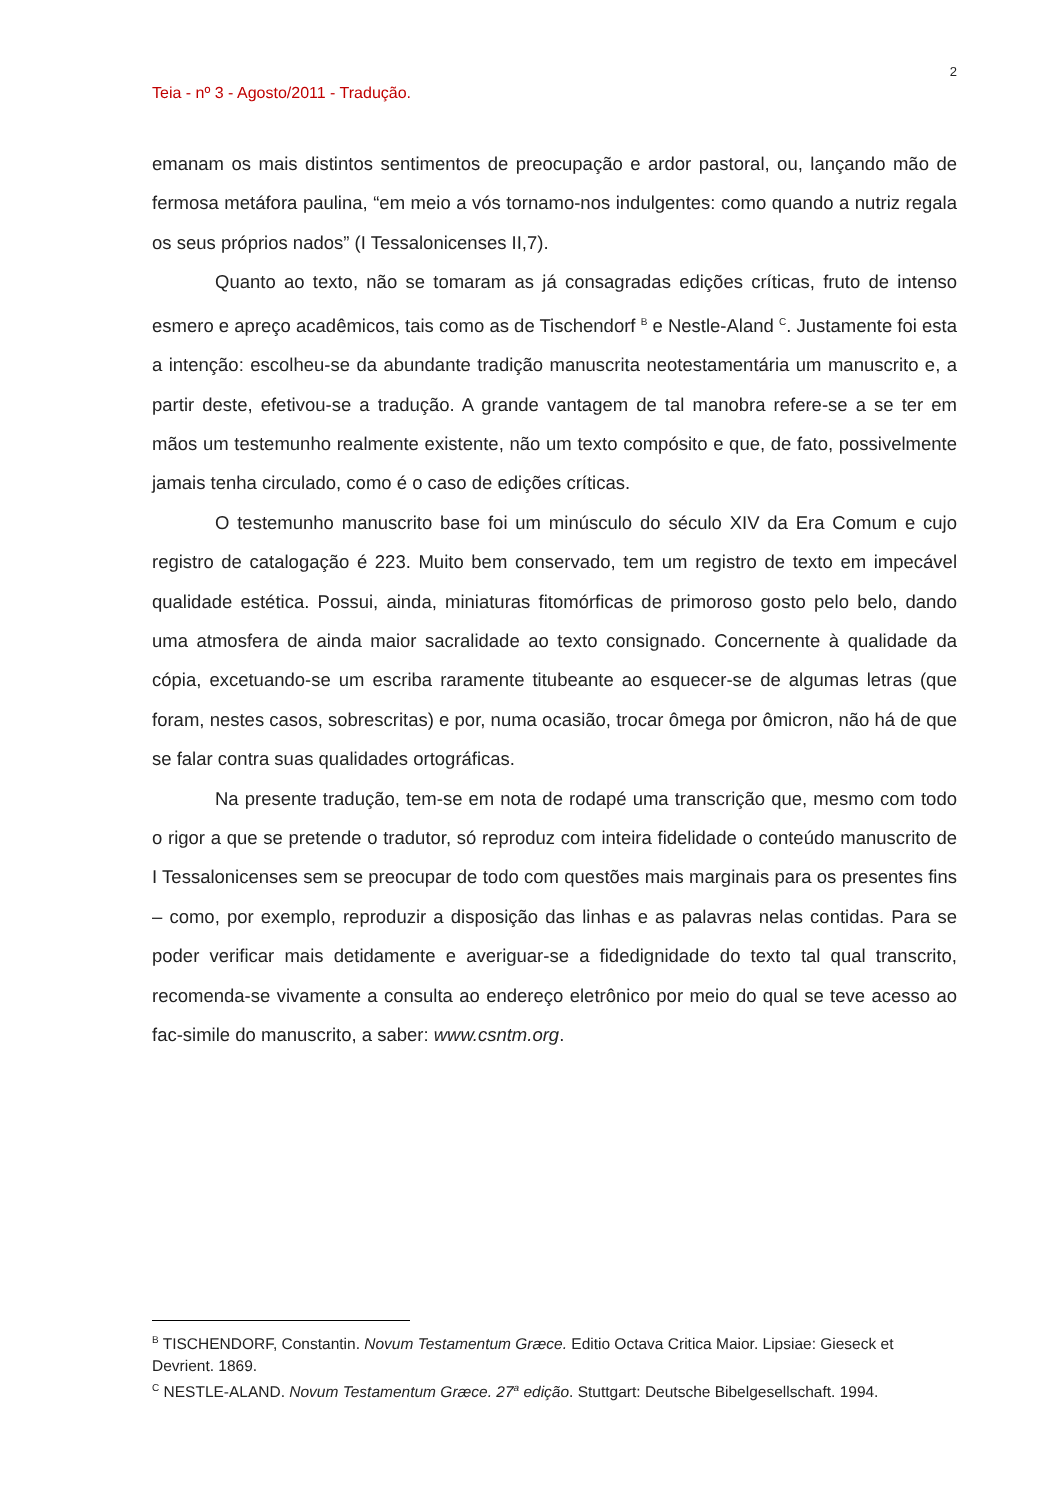2
Teia - nº 3 - Agosto/2011 - Tradução.
emanam os mais distintos sentimentos de preocupação e ardor pastoral, ou, lançando mão de fermosa metáfora paulina, “em meio a vós tornamo-nos indulgentes: como quando a nutriz regala os seus próprios nados” (I Tessalonicenses II,7).
Quanto ao texto, não se tomaram as já consagradas edições críticas, fruto de intenso esmero e apreço acadêmicos, tais como as de Tischendorf <sup>B</sup> e Nestle-Aland <sup>C</sup>. Justamente foi esta a intenção: escolheu-se da abundante tradição manuscrita neotestamentária um manuscrito e, a partir deste, efetivou-se a tradução. A grande vantagem de tal manobra refere-se a se ter em mãos um testemunho realmente existente, não um texto compósito e que, de fato, possivelmente jamais tenha circulado, como é o caso de edições críticas.
O testemunho manuscrito base foi um minúsculo do século XIV da Era Comum e cujo registro de catalogação é 223. Muito bem conservado, tem um registro de texto em impecável qualidade estética. Possui, ainda, miniaturas fitomórficas de primoroso gosto pelo belo, dando uma atmosfera de ainda maior sacralidade ao texto consignado. Concernente à qualidade da cópia, excetuando-se um escriba raramente titubeante ao esquecer-se de algumas letras (que foram, nestes casos, sobrescritas) e por, numa ocasião, trocar ômega por ômicron, não há de que se falar contra suas qualidades ortográficas.
Na presente tradução, tem-se em nota de rodapé uma transcrição que, mesmo com todo o rigor a que se pretende o tradutor, só reproduz com inteira fidelidade o conteúdo manuscrito de I Tessalonicenses sem se preocupar de todo com questões mais marginais para os presentes fins – como, por exemplo, reproduzir a disposição das linhas e as palavras nelas contidas. Para se poder verificar mais detidamente e averiguar-se a fidedignidade do texto tal qual transcrito, recomenda-se vivamente a consulta ao endereço eletrônico por meio do qual se teve acesso ao fac-simile do manuscrito, a saber: www.csntm.org.
<sup>B</sup> TISCHENDORF, Constantin. Novum Testamentum Græce. Editio Octava Critica Maior. Lipsiae: Gieseck et Devrient. 1869.
<sup>C</sup> NESTLE-ALAND. Novum Testamentum Græce. 27<sup>a</sup> edição. Stuttgart: Deutsche Bibelgesellschaft. 1994.